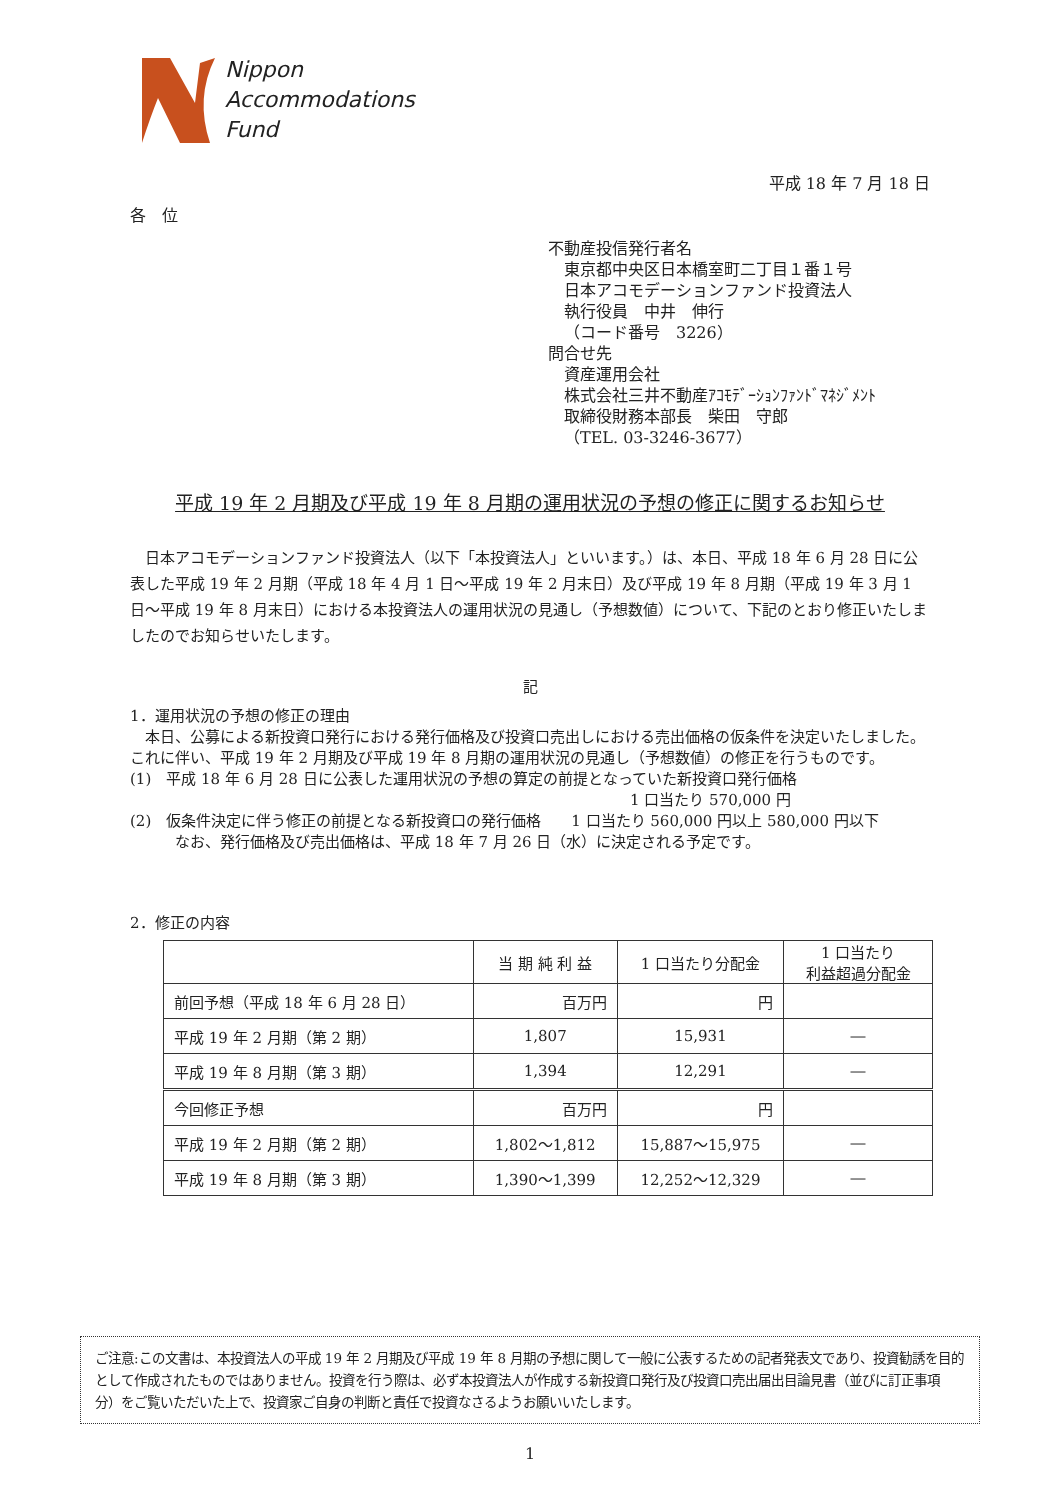Nippon
Accommodations
Fund
平成 18 年 7 月 18 日
各　位
不動産投信発行者名
東京都中央区日本橋室町二丁目１番１号
日本アコモデーションファンド投資法人
執行役員　中井　伸行
（コード番号　3226）
問合せ先
資産運用会社
株式会社三井不動産ｱｺﾓﾃﾞｰｼｮﾝﾌｧﾝﾄﾞﾏﾈｼﾞﾒﾝﾄ
取締役財務本部長　柴田　守郎
（TEL. 03-3246-3677）
平成 19 年 2 月期及び平成 19 年 8 月期の運用状況の予想の修正に関するお知らせ
　日本アコモデーションファンド投資法人（以下「本投資法人」といいます。）は、本日、平成 18 年 6 月 28 日に公表した平成 19 年 2 月期（平成 18 年 4 月 1 日～平成 19 年 2 月末日）及び平成 19 年 8 月期（平成 19 年 3 月 1 日～平成 19 年 8 月末日）における本投資法人の運用状況の見通し（予想数値）について、下記のとおり修正いたしましたのでお知らせいたします。
記
1．運用状況の予想の修正の理由
　本日、公募による新投資口発行における発行価格及び投資口売出しにおける売出価格の仮条件を決定いたしました。これに伴い、平成 19 年 2 月期及び平成 19 年 8 月期の運用状況の見通し（予想数値）の修正を行うものです。
(1)　平成 18 年 6 月 28 日に公表した運用状況の予想の算定の前提となっていた新投資口発行価格
1 口当たり 570,000 円
(2)　仮条件決定に伴う修正の前提となる新投資口の発行価格　　1 口当たり 560,000 円以上 580,000 円以下
なお、発行価格及び売出価格は、平成 18 年 7 月 26 日（水）に決定される予定です。
2．修正の内容
| | 当 期 純 利 益 | 1 口当たり分配金 | 1 口当たり 利益超過分配金 |
| --- | --- | --- | --- |
| 前回予想（平成 18 年 6 月 28 日） | 百万円 | 円 | |
| 平成 19 年 2 月期（第 2 期） | 1,807 | 15,931 | ― |
| 平成 19 年 8 月期（第 3 期） | 1,394 | 12,291 | ― |
| 今回修正予想 | 百万円 | 円 | |
| 平成 19 年 2 月期（第 2 期） | 1,802～1,812 | 15,887～15,975 | ― |
| 平成 19 年 8 月期（第 3 期） | 1,390～1,399 | 12,252～12,329 | ― |
ご注意:この文書は、本投資法人の平成 19 年 2 月期及び平成 19 年 8 月期の予想に関して一般に公表するための記者発表文であり、投資勧誘を目的として作成されたものではありません。投資を行う際は、必ず本投資法人が作成する新投資口発行及び投資口売出届出目論見書（並びに訂正事項分）をご覧いただいた上で、投資家ご自身の判断と責任で投資なさるようお願いいたします。
1